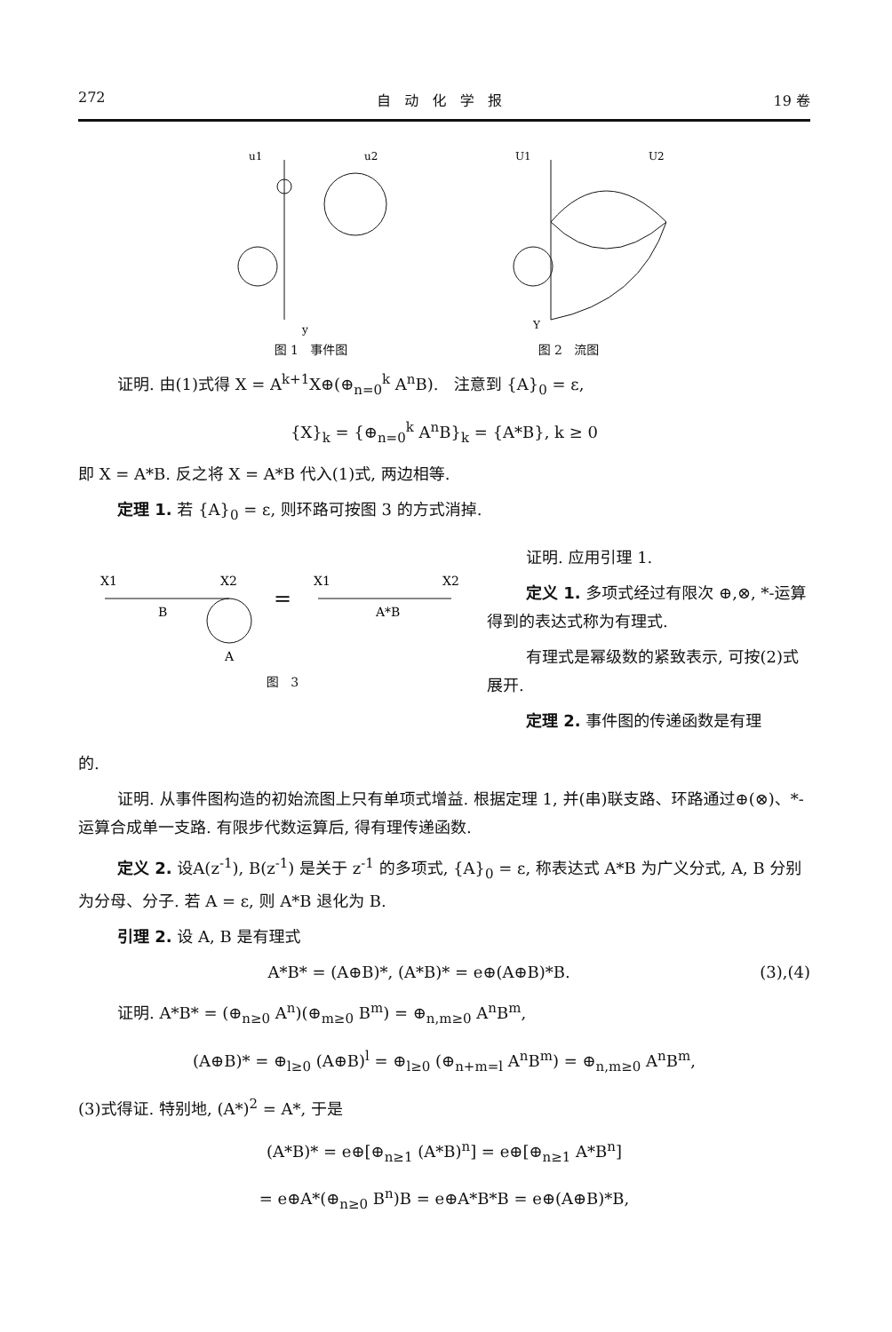272 自 动 化 学 报 19 卷
u1
u2
y
图 1 事件图
U1
U2
Y
图 2 流图
证明. 由(1)式得 X = A<sup>k+1</sup>X⊕(⊕<sub>n=0</sub><sup>k</sup> A<sup>n</sup>B). 注意到 {A}<sub>0</sub> = ε,
{X}<sub>k</sub> = {⊕<sub>n=0</sub><sup>k</sup> A<sup>n</sup>B}<sub>k</sub> = {A*B}, k ≥ 0
即 X = A*B. 反之将 X = A*B 代入(1)式, 两边相等.
定理 1. 若 {A}<sub>0</sub> = ε, 则环路可按图 3 的方式消掉.
X1
X2
B
A
=
X1
X2
A*B
图 3
证明. 应用引理 1.
定义 1. 多项式经过有限次 ⊕,⊗, *-运算得到的表达式称为有理式.
有理式是幂级数的紧致表示, 可按(2)式展开.
定理 2. 事件图的传递函数是有理
的.
证明. 从事件图构造的初始流图上只有单项式增益. 根据定理 1, 并(串)联支路、环路通过⊕(⊗)、*-运算合成单一支路. 有限步代数运算后, 得有理传递函数.
定义 2. 设A(z<sup>-1</sup>), B(z<sup>-1</sup>) 是关于 z<sup>-1</sup> 的多项式, {A}<sub>0</sub> = ε, 称表达式 A*B 为广义分式, A, B 分别为分母、分子. 若 A = ε, 则 A*B 退化为 B.
引理 2. 设 A, B 是有理式
A*B* = (A⊕B)*, (A*B)* = e⊕(A⊕B)*B. (3),(4)
证明. A*B* = (⊕<sub>n≥0</sub> A<sup>n</sup>)(⊕<sub>m≥0</sub> B<sup>m</sup>) = ⊕<sub>n,m≥0</sub> A<sup>n</sup>B<sup>m</sup>,
(A⊕B)* = ⊕<sub>l≥0</sub> (A⊕B)<sup>l</sup> = ⊕<sub>l≥0</sub> (⊕<sub>n+m=l</sub> A<sup>n</sup>B<sup>m</sup>) = ⊕<sub>n,m≥0</sub> A<sup>n</sup>B<sup>m</sup>,
(3)式得证. 特别地, (A*)<sup>2</sup> = A*, 于是
(A*B)* = e⊕[⊕<sub>n≥1</sub> (A*B)<sup>n</sup>] = e⊕[⊕<sub>n≥1</sub> A*B<sup>n</sup>]
= e⊕A*(⊕<sub>n≥0</sub> B<sup>n</sup>)B = e⊕A*B*B = e⊕(A⊕B)*B,